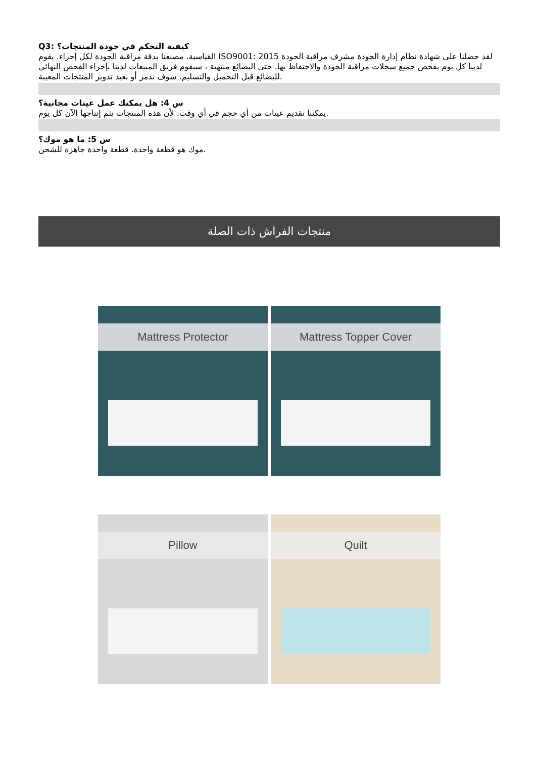Q3: كيفية التحكم في جودة المنتجات؟
القياسية. مصنعنا بدقة مراقبة الجودة لكل إجراء. يقوم ISO9001: 2015 لقد حصلنا على شهادة نظام إدارة الجودة مشرف مراقبة الجودة لدينا كل يوم بفحص جميع سجلات مراقبة الجودة والاحتفاظ بها. حتى البضائع منتهية ، سيقوم فريق المبيعات لدينا بإجراء الفحص النهائي للبضائع قبل التحميل والتسليم. سوف ندمر أو نعيد تدوير المنتجات المعيبة.
س 4: هل يمكنك عمل عينات مجانية؟
يمكننا تقديم عينات من أي حجم في أي وقت. لأن هذه المنتجات يتم إنتاجها الآن كل يوم.
س 5: ما هو موك؟
موك هو قطعة واحدة. قطعة واحدة جاهزة للشحن.
منتجات الفراش ذات الصلة
Mattress Protector
Mattress Topper Cover
Pillow
Quilt